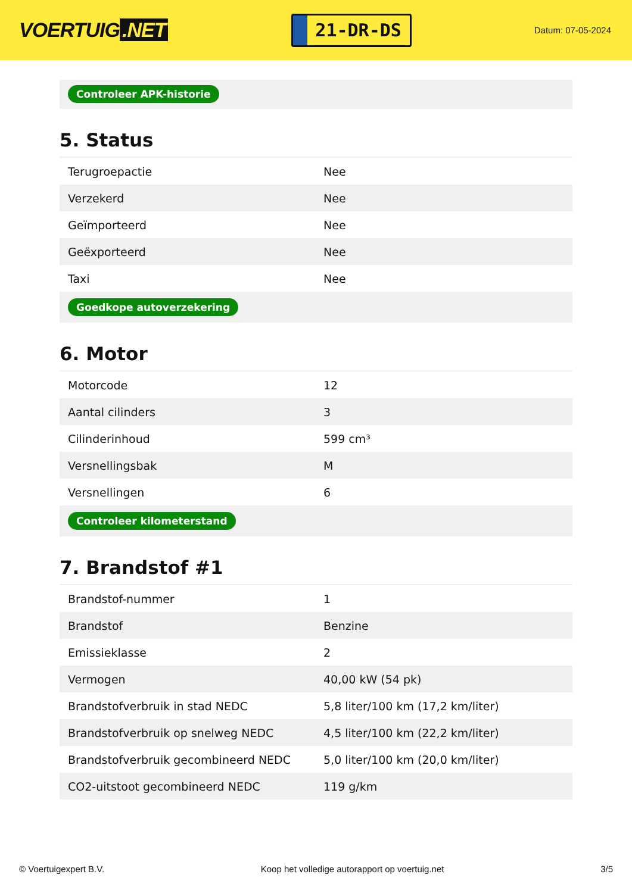VOERTUIG.NET
21-DR-DS
Datum: 07-05-2024
Controleer APK-historie
5. Status
| Terugroepactie | Nee |
| Verzekerd | Nee |
| Geïmporteerd | Nee |
| Geëxporteerd | Nee |
| Taxi | Nee |
| Goedkope autoverzekering | |
6. Motor
| Motorcode | 12 |
| Aantal cilinders | 3 |
| Cilinderinhoud | 599 cm³ |
| Versnellingsbak | M |
| Versnellingen | 6 |
| Controleer kilometerstand | |
7. Brandstof #1
| Brandstof-nummer | 1 |
| Brandstof | Benzine |
| Emissieklasse | 2 |
| Vermogen | 40,00 kW (54 pk) |
| Brandstofverbruik in stad NEDC | 5,8 liter/100 km (17,2 km/liter) |
| Brandstofverbruik op snelweg NEDC | 4,5 liter/100 km (22,2 km/liter) |
| Brandstofverbruik gecombineerd NEDC | 5,0 liter/100 km (20,0 km/liter) |
| CO2-uitstoot gecombineerd NEDC | 119 g/km |
© Voertuigexpert B.V. Koop het volledige autorapport op voertuig.net 3/5